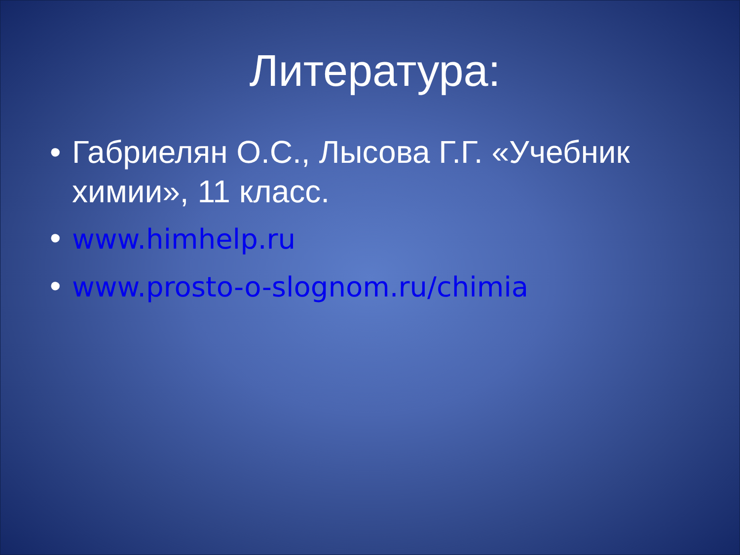Литература:
• Габриелян О.С., Лысова Г.Г. «Учебник химии», 11 класс.
• www.himhelp.ru
• www.prosto-o-slognom.ru/chimia